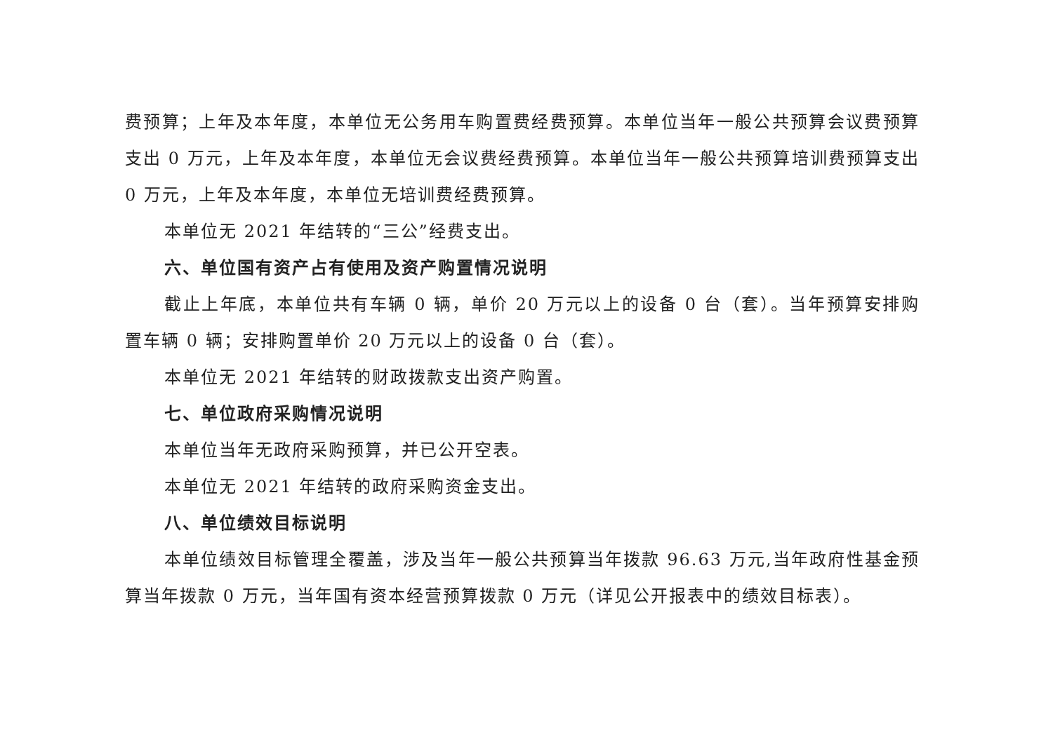费预算；上年及本年度，本单位无公务用车购置费经费预算。本单位当年一般公共预算会议费预算支出 0 万元，上年及本年度，本单位无会议费经费预算。本单位当年一般公共预算培训费预算支出 0 万元，上年及本年度，本单位无培训费经费预算。
本单位无 2021 年结转的“三公”经费支出。
六、单位国有资产占有使用及资产购置情况说明
截止上年底，本单位共有车辆 0 辆，单价 20 万元以上的设备 0 台（套）。当年预算安排购置车辆 0 辆；安排购置单价 20 万元以上的设备 0 台（套）。
本单位无 2021 年结转的财政拨款支出资产购置。
七、单位政府采购情况说明
本单位当年无政府采购预算，并已公开空表。
本单位无 2021 年结转的政府采购资金支出。
八、单位绩效目标说明
本单位绩效目标管理全覆盖，涉及当年一般公共预算当年拨款 96.63 万元,当年政府性基金预算当年拨款 0 万元，当年国有资本经营预算拨款 0 万元（详见公开报表中的绩效目标表）。